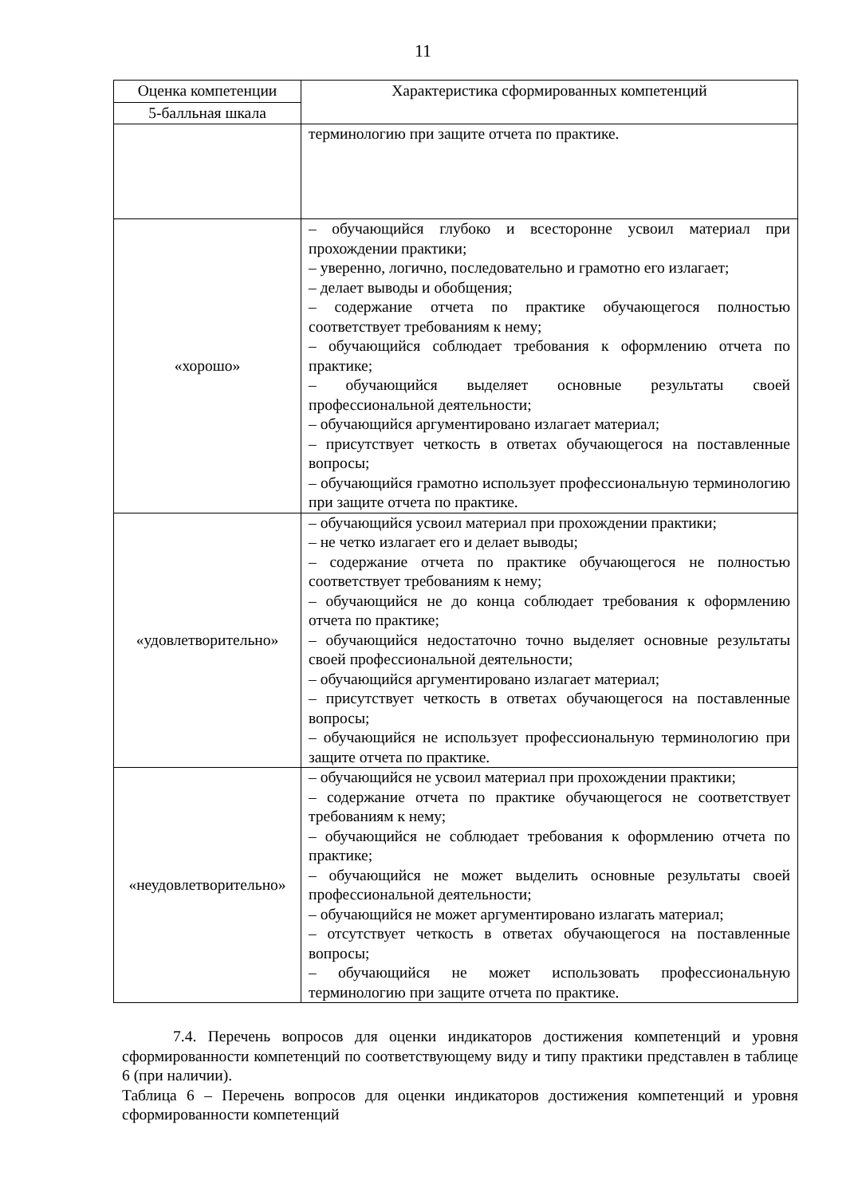11
| Оценка компетенции | Характеристика сформированных компетенций |
| --- | --- |
| 5-балльная шкала | |
| | терминологию при защите отчета по практике. |
| «хорошо» | – обучающийся глубоко и всесторонне усвоил материал при прохождении практики; – уверенно, логично, последовательно и грамотно его излагает; – делает выводы и обобщения; – содержание отчета по практике обучающегося полностью соответствует требованиям к нему; – обучающийся соблюдает требования к оформлению отчета по практике; – обучающийся выделяет основные результаты своей профессиональной деятельности; – обучающийся аргументировано излагает материал; – присутствует четкость в ответах обучающегося на поставленные вопросы; – обучающийся грамотно использует профессиональную терминологию при защите отчета по практике. |
| «удовлетворительно» | – обучающийся усвоил материал при прохождении практики; – не четко излагает его и делает выводы; – содержание отчета по практике обучающегося не полностью соответствует требованиям к нему; – обучающийся не до конца соблюдает требования к оформлению отчета по практике; – обучающийся недостаточно точно выделяет основные результаты своей профессиональной деятельности; – обучающийся аргументировано излагает материал; – присутствует четкость в ответах обучающегося на поставленные вопросы; – обучающийся не использует профессиональную терминологию при защите отчета по практике. |
| «неудовлетворительно» | – обучающийся не усвоил материал при прохождении практики; – содержание отчета по практике обучающегося не соответствует требованиям к нему; – обучающийся не соблюдает требования к оформлению отчета по практике; – обучающийся не может выделить основные результаты своей профессиональной деятельности; – обучающийся не может аргументировано излагать материал; – отсутствует четкость в ответах обучающегося на поставленные вопросы; – обучающийся не может использовать профессиональную терминологию при защите отчета по практике. |
7.4. Перечень вопросов для оценки индикаторов достижения компетенций и уровня сформированности компетенций по соответствующему виду и типу практики представлен в таблице 6 (при наличии).
Таблица 6 – Перечень вопросов для оценки индикаторов достижения компетенций и уровня сформированности компетенций